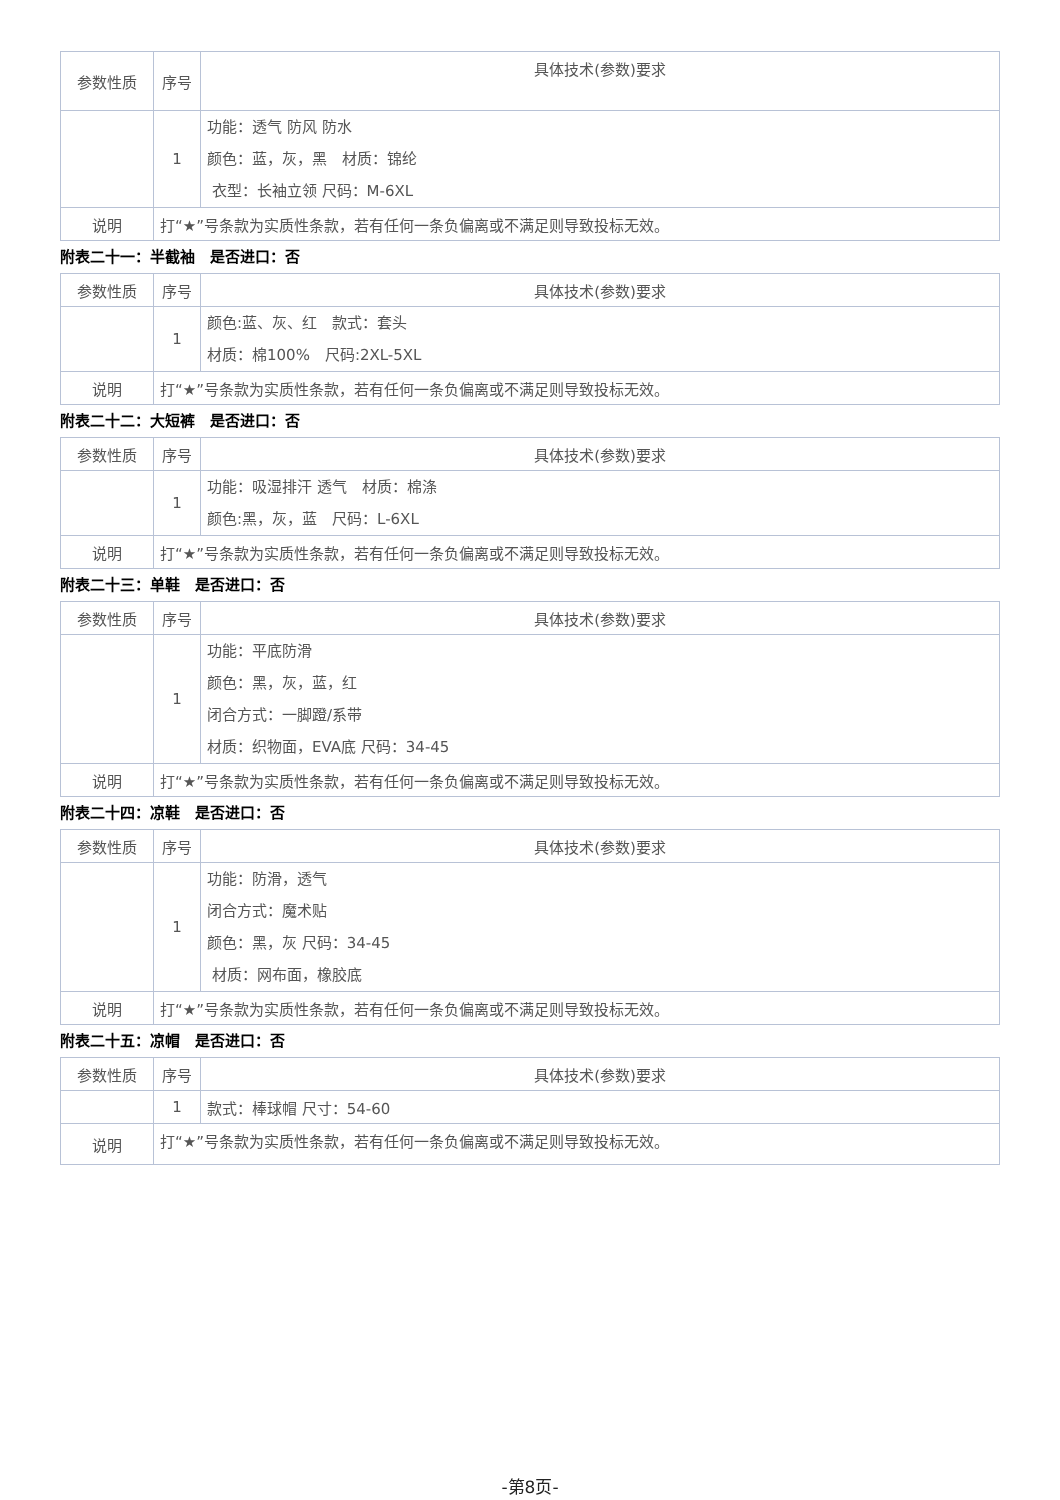| 参数性质 | 序号 | 具体技术(参数)要求 |
| | 1 | 功能：透气 防风 防水 颜色：蓝，灰，黑 材质：锦纶 衣型：长袖立领 尺码：M-6XL |
| 说明 | 打“★”号条款为实质性条款，若有任何一条负偏离或不满足则导致投标无效。 | |
附表二十一：半截袖　是否进口：否
| 参数性质 | 序号 | 具体技术(参数)要求 |
| | 1 | 颜色:蓝、灰、红 款式：套头 材质：棉100% 尺码:2XL-5XL |
| 说明 | 打“★”号条款为实质性条款，若有任何一条负偏离或不满足则导致投标无效。 | |
附表二十二：大短裤　是否进口：否
| 参数性质 | 序号 | 具体技术(参数)要求 |
| | 1 | 功能：吸湿排汗 透气 材质：棉涤 颜色:黑，灰，蓝 尺码：L-6XL |
| 说明 | 打“★”号条款为实质性条款，若有任何一条负偏离或不满足则导致投标无效。 | |
附表二十三：单鞋　是否进口：否
| 参数性质 | 序号 | 具体技术(参数)要求 |
| | 1 | 功能：平底防滑 颜色：黑，灰，蓝，红 闭合方式：一脚蹬/系带 材质：织物面，EVA底 尺码：34-45 |
| 说明 | 打“★”号条款为实质性条款，若有任何一条负偏离或不满足则导致投标无效。 | |
附表二十四：凉鞋　是否进口：否
| 参数性质 | 序号 | 具体技术(参数)要求 |
| | 1 | 功能：防滑，透气 闭合方式：魔术贴 颜色：黑，灰 尺码：34-45 材质：网布面，橡胶底 |
| 说明 | 打“★”号条款为实质性条款，若有任何一条负偏离或不满足则导致投标无效。 | |
附表二十五：凉帽　是否进口：否
| 参数性质 | 序号 | 具体技术(参数)要求 |
| | 1 | 款式：棒球帽 尺寸：54-60 |
| 说明 | 打“★”号条款为实质性条款，若有任何一条负偏离或不满足则导致投标无效。 | |
-第8页-